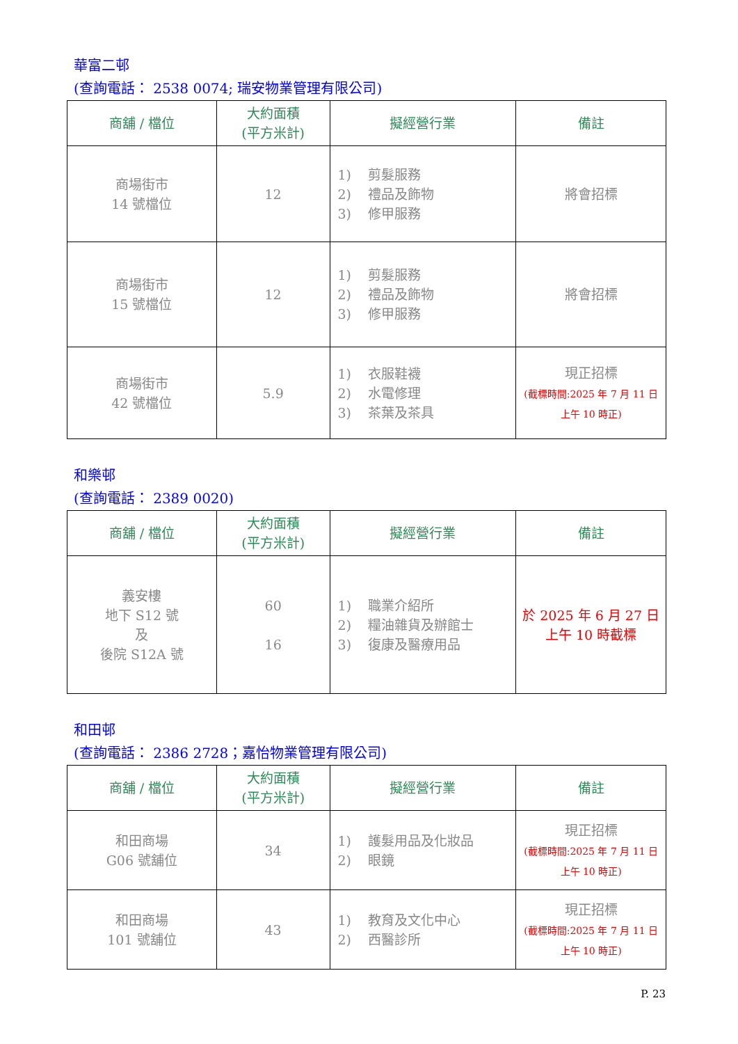華富二邨
(查詢電話： 2538 0074; 瑞安物業管理有限公司)
| 商舖 / 檔位 | 大約面積 (平方米計) | 擬經營行業 | 備註 |
| --- | --- | --- | --- |
| 商場街市 14 號檔位 | 12 | 1) 剪髮服務 2) 禮品及飾物 3) 修甲服務 | 將會招標 |
| 商場街市 15 號檔位 | 12 | 1) 剪髮服務 2) 禮品及飾物 3) 修甲服務 | 將會招標 |
| 商場街市 42 號檔位 | 5.9 | 1) 衣服鞋襪 2) 水電修理 3) 茶葉及茶具 | 現正招標 (截標時間:2025 年 7 月 11 日 上午 10 時正) |
和樂邨
(查詢電話： 2389 0020)
| 商舖 / 檔位 | 大約面積 (平方米計) | 擬經營行業 | 備註 |
| --- | --- | --- | --- |
| 義安樓 地下 S12 號 及 後院 S12A 號 | 60 16 | 1) 職業介紹所 2) 糧油雜貨及辦館士 3) 復康及醫療用品 | 於 2025 年 6 月 27 日 上午 10 時截標 |
和田邨
(查詢電話： 2386 2728；嘉怡物業管理有限公司)
| 商舖 / 檔位 | 大約面積 (平方米計) | 擬經營行業 | 備註 |
| --- | --- | --- | --- |
| 和田商場 G06 號舖位 | 34 | 1) 護髮用品及化妝品 2) 眼鏡 | 現正招標 (截標時間:2025 年 7 月 11 日 上午 10 時正) |
| 和田商場 101 號舖位 | 43 | 1) 教育及文化中心 2) 西醫診所 | 現正招標 (截標時間:2025 年 7 月 11 日 上午 10 時正) |
P. 23